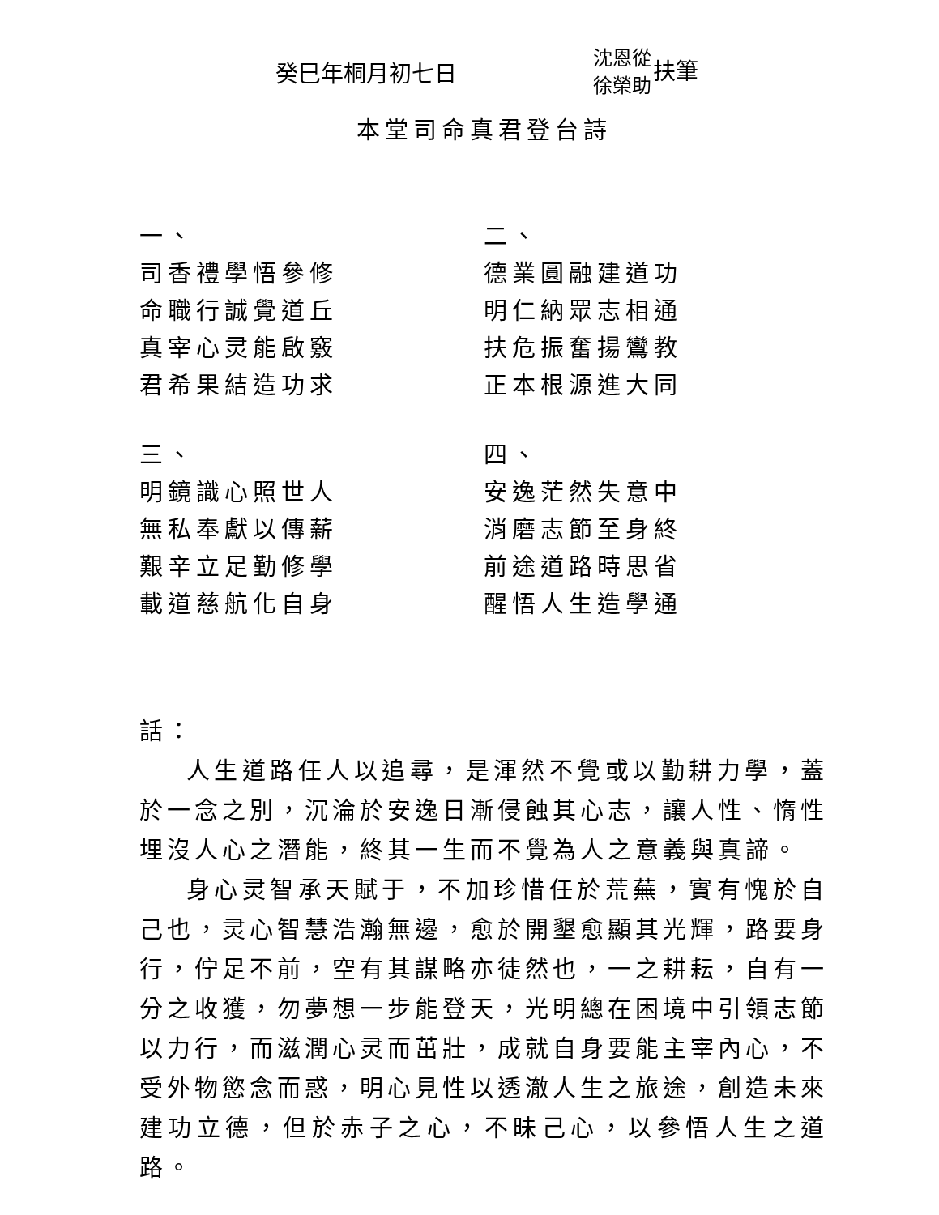癸巳年桐月初七日
沈恩從
徐榮助
扶筆
本堂司命真君登台詩
一、
司香禮學悟參修
命職行誠覺道丘
真宰心灵能啟竅
君希果結造功求
三、
明鏡識心照世人
無私奉獻以傳薪
艱辛立足勤修學
載道慈航化自身
二、
德業圓融建道功
明仁納眾志相通
扶危振奮揚鸞教
正本根源進大同
四、
安逸茫然失意中
消磨志節至身終
前途道路時思省
醒悟人生造學通
話：
人生道路任人以追尋，是渾然不覺或以勤耕力學，蓋於一念之別，沉淪於安逸日漸侵蝕其心志，讓人性、惰性埋沒人心之潛能，終其一生而不覺為人之意義與真諦。
身心灵智承天賦于，不加珍惜任於荒蕪，實有愧於自己也，灵心智慧浩瀚無邊，愈於開墾愈顯其光輝，路要身行，佇足不前，空有其謀略亦徒然也，一之耕耘，自有一分之收獲，勿夢想一步能登天，光明總在困境中引領志節以力行，而滋潤心灵而茁壯，成就自身要能主宰內心，不受外物慾念而惑，明心見性以透澈人生之旅途，創造未來建功立德，但於赤子之心，不昧己心，以參悟人生之道路。